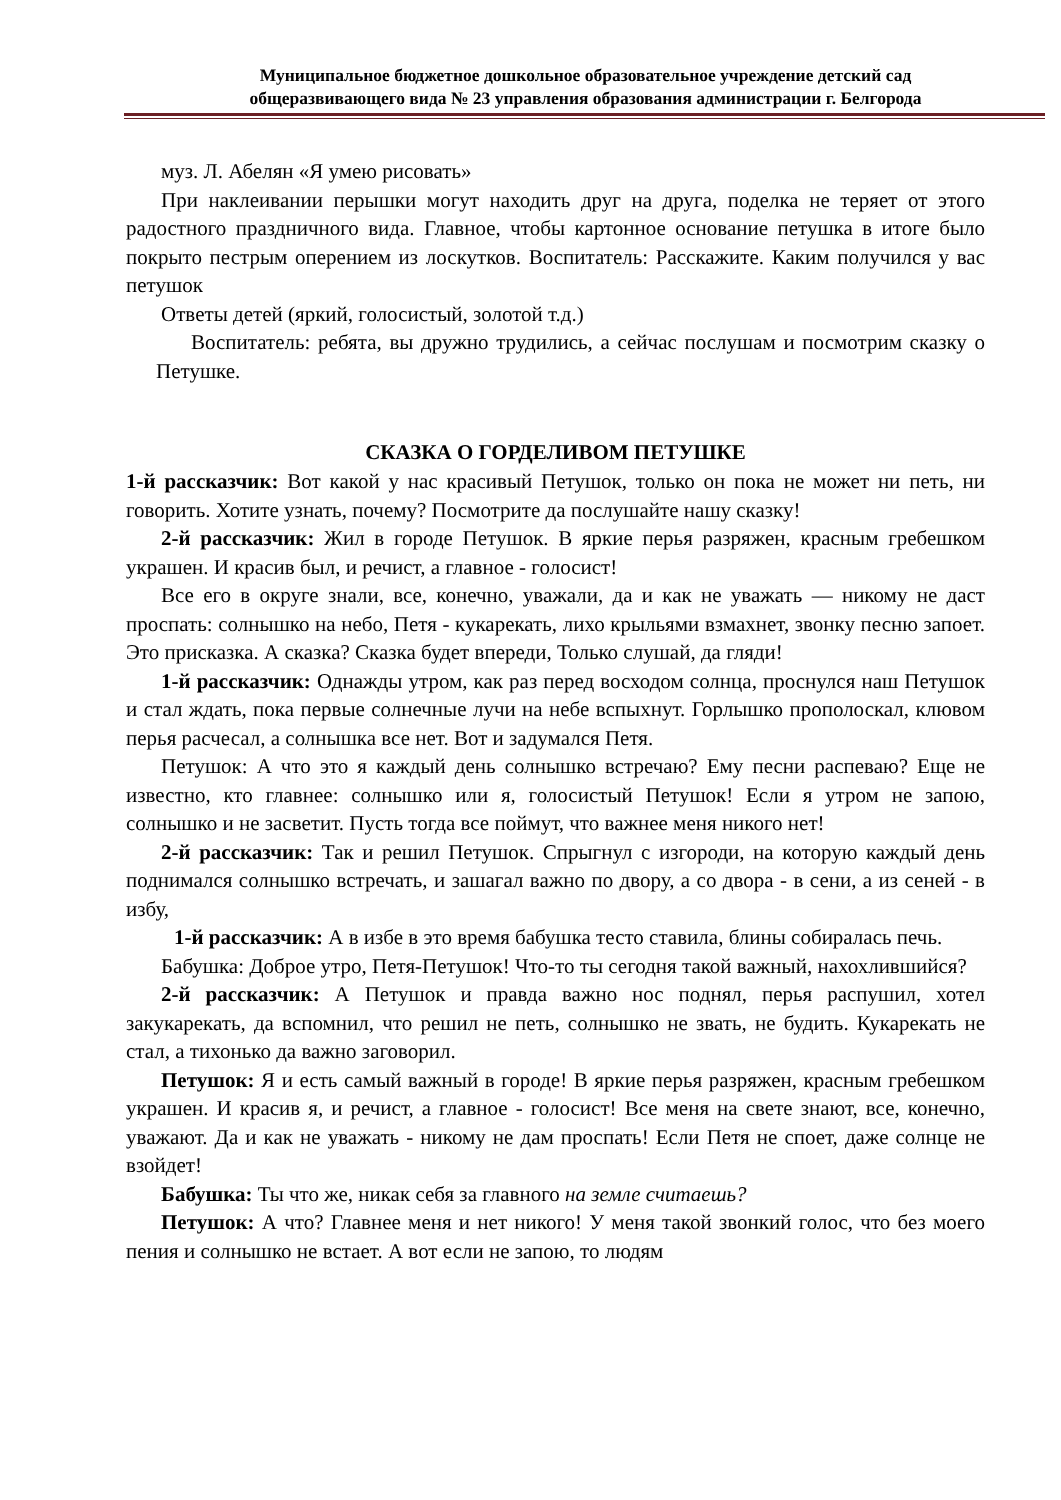Муниципальное бюджетное дошкольное образовательное учреждение детский сад
общеразвивающего вида № 23 управления образования администрации г. Белгорода
муз. Л. Абелян «Я умею рисовать»
При наклеивании перышки могут находить друг на друга, поделка не теряет от этого радостного праздничного вида. Главное, чтобы картонное основание петушка в итоге было покрыто пестрым оперением из лоскутков. Воспитатель: Расскажите. Каким получился у вас петушок
Ответы детей (яркий, голосистый, золотой т.д.)
Воспитатель: ребята, вы дружно трудились, а сейчас послушам и посмотрим сказку о Петушке.
СКАЗКА О ГОРДЕЛИВОМ ПЕТУШКЕ
1-й рассказчик: Вот какой у нас красивый Петушок, только он пока не может ни петь, ни говорить. Хотите узнать, почему? Посмотрите да послушайте нашу сказку!
2-й рассказчик: Жил в городе Петушок. В яркие перья разряжен, красным гребешком украшен. И красив был, и речист, а главное - голосист!
Все его в округе знали, все, конечно, уважали, да и как не уважать — никому не даст проспать: солнышко на небо, Петя - кукарекать, лихо крыльями взмахнет, звонку песню запоет. Это присказка. А сказка? Сказка будет впереди, Только слушай, да гляди!
1-й рассказчик: Однажды утром, как раз перед восходом солнца, проснулся наш Петушок и стал ждать, пока первые солнечные лучи на небе вспыхнут. Горлышко прополоскал, клювом перья расчесал, а солнышка все нет. Вот и задумался Петя.
Петушок: А что это я каждый день солнышко встречаю? Ему песни распеваю? Еще не известно, кто главнее: солнышко или я, голосистый Петушок! Если я утром не запою, солнышко и не засветит. Пусть тогда все поймут, что важнее меня никого нет!
2-й рассказчик: Так и решил Петушок. Спрыгнул с изгороди, на которую каждый день поднимался солнышко встречать, и зашагал важно по двору, а со двора - в сени, а из сеней - в избу,
1-й рассказчик: А в избе в это время бабушка тесто ставила, блины собиралась печь.
Бабушка: Доброе утро, Петя-Петушок! Что-то ты сегодня такой важный, нахохлившийся?
2-й рассказчик: А Петушок и правда важно нос поднял, перья распушил, хотел закукарекать, да вспомнил, что решил не петь, солнышко не звать, не будить. Кукарекать не стал, а тихонько да важно заговорил.
Петушок: Я и есть самый важный в городе! В яркие перья разряжен, красным гребешком украшен. И красив я, и речист, а главное - голосист! Все меня на свете знают, все, конечно, уважают. Да и как не уважать - никому не дам проспать! Если Петя не споет, даже солнце не взойдет!
Бабушка: Ты что же, никак себя за главного на земле считаешь?
Петушок: А что? Главнее меня и нет никого! У меня такой звонкий голос, что без моего пения и солнышко не встает. А вот если не запою, то людям